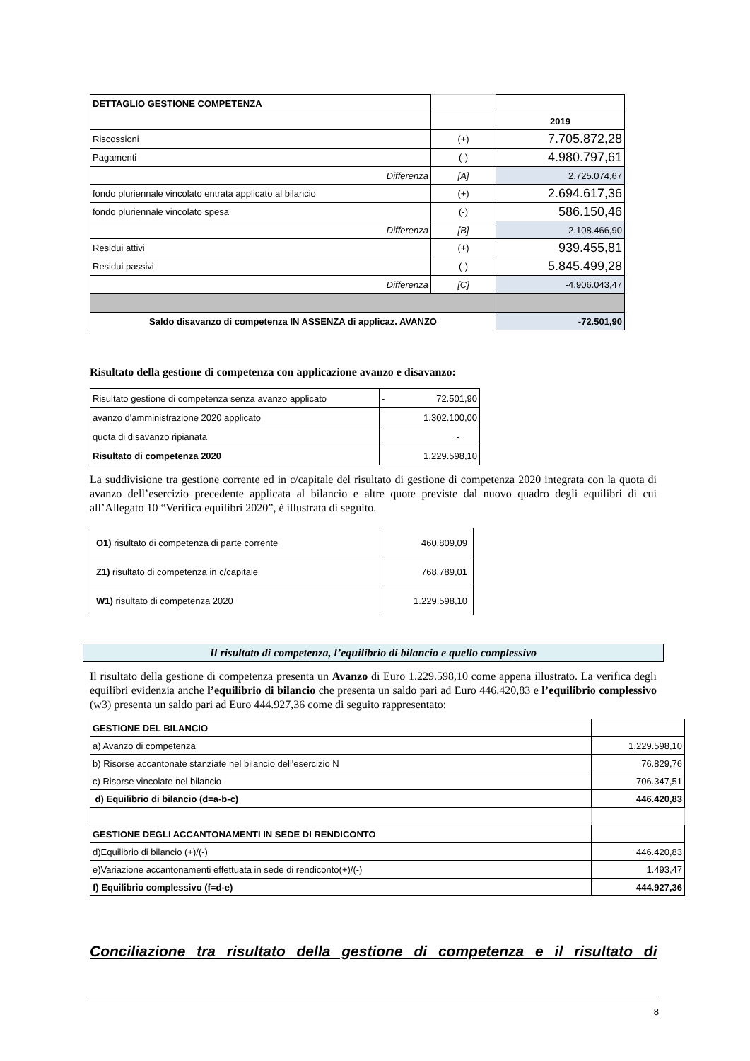| DETTAGLIO GESTIONE COMPETENZA | | |
| | | 2019 |
| Riscossioni | (+) | 7.705.872,28 |
| Pagamenti | (-) | 4.980.797,61 |
| Differenza | [A] | 2.725.074,67 |
| fondo pluriennale vincolato entrata applicato al bilancio | (+) | 2.694.617,36 |
| fondo pluriennale vincolato spesa | (-) | 586.150,46 |
| Differenza | [B] | 2.108.466,90 |
| Residui attivi | (+) | 939.455,81 |
| Residui passivi | (-) | 5.845.499,28 |
| Differenza | [C] | -4.906.043,47 |
| Saldo disavanzo di competenza IN ASSENZA di applicaz. AVANZO | | -72.501,90 |
Risultato della gestione di competenza con applicazione avanzo e disavanzo:
| Risultato gestione di competenza senza avanzo applicato | - 72.501,90 |
| avanzo d'amministrazione 2020 applicato | 1.302.100,00 |
| quota di disavanzo ripianata | - |
| Risultato di competenza 2020 | 1.229.598,10 |
La suddivisione tra gestione corrente ed in c/capitale del risultato di gestione di competenza 2020 integrata con la quota di avanzo dell’esercizio precedente applicata al bilancio e altre quote previste dal nuovo quadro degli equilibri di cui all’Allegato 10 “Verifica equilibri 2020”, è illustrata di seguito.
| O1) risultato di competenza di parte corrente | 460.809,09 |
| Z1) risultato di competenza in c/capitale | 768.789,01 |
| W1) risultato di competenza 2020 | 1.229.598,10 |
Il risultato di competenza, l’equilibrio di bilancio e quello complessivo
Il risultato della gestione di competenza presenta un Avanzo di Euro 1.229.598,10 come appena illustrato. La verifica degli equilibri evidenzia anche l’equilibrio di bilancio che presenta un saldo pari ad Euro 446.420,83 e l’equilibrio complessivo (w3) presenta un saldo pari ad Euro 444.927,36 come di seguito rappresentato:
| GESTIONE DEL BILANCIO | |
| a) Avanzo di competenza | 1.229.598,10 |
| b) Risorse accantonate stanziate nel bilancio dell'esercizio N | 76.829,76 |
| c) Risorse vincolate nel bilancio | 706.347,51 |
| d) Equilibrio di bilancio (d=a-b-c) | 446.420,83 |
| GESTIONE DEGLI ACCANTONAMENTI IN SEDE DI RENDICONTO | |
| d)Equilibrio di bilancio (+)/(-) | 446.420,83 |
| e)Variazione accantonamenti effettuata in sede di rendiconto(+)/(-) | 1.493,47 |
| f) Equilibrio complessivo (f=d-e) | 444.927,36 |
Conciliazione tra risultato della gestione di competenza e il risultato di
8